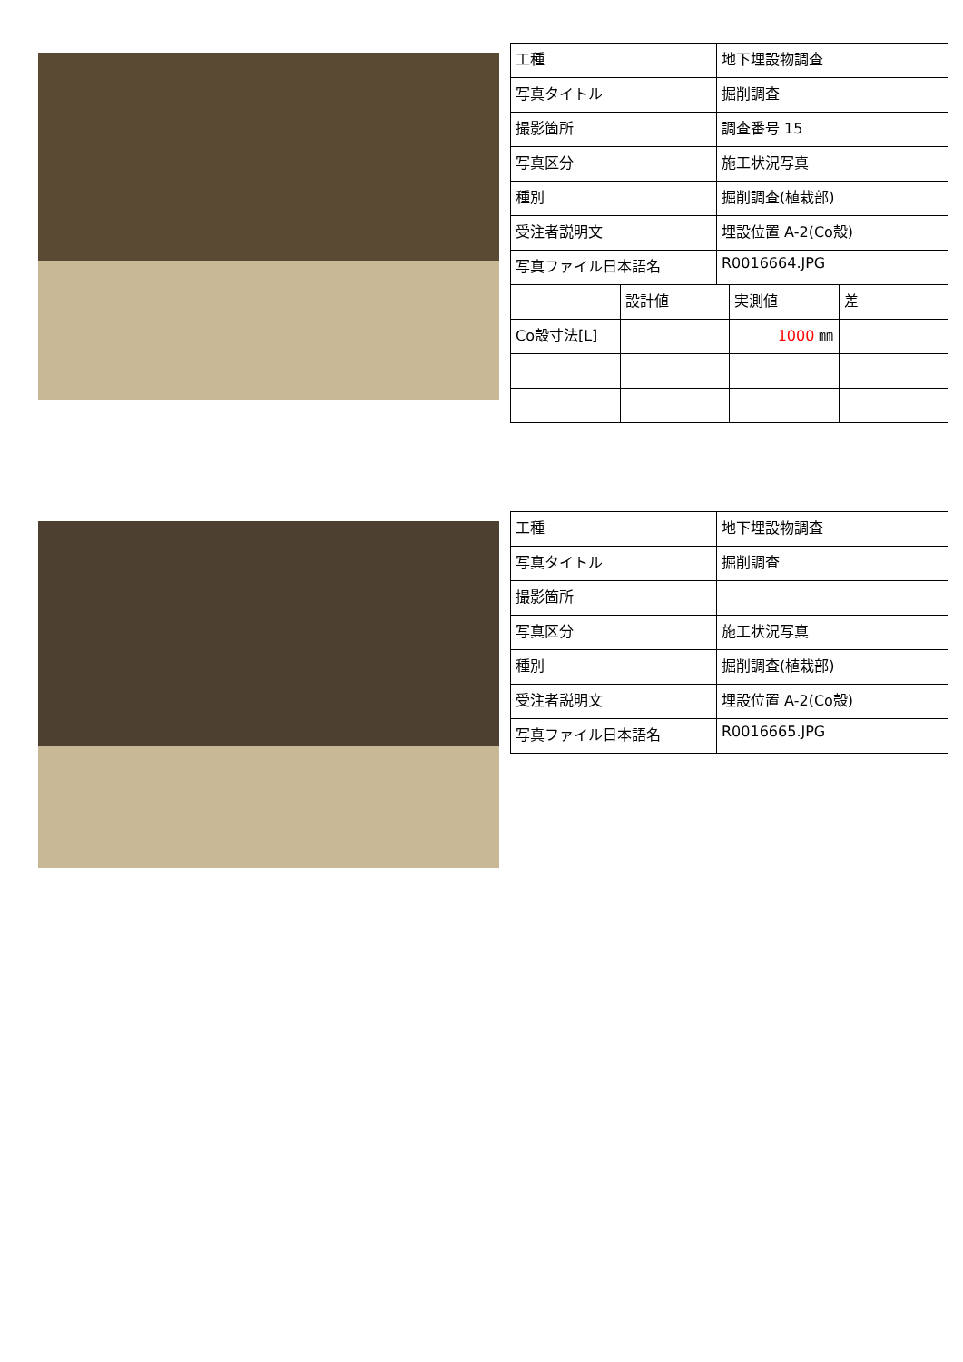| 工種 | 地下埋設物調査 |
| 写真タイトル | 掘削調査 |
| 撮影箇所 | 調査番号 15 |
| 写真区分 | 施工状況写真 |
| 種別 | 掘削調査(植栽部) |
| 受注者説明文 | 埋設位置 A-2(Co殻) |
| 写真ファイル日本語名 | R0016664.JPG |
| | 設計値 | 実測値 | 差 |
| Co殻寸法[L] | | 1000 ㎜ | |
| 工種 | 地下埋設物調査 |
| 写真タイトル | 掘削調査 |
| 撮影箇所 | |
| 写真区分 | 施工状況写真 |
| 種別 | 掘削調査(植栽部) |
| 受注者説明文 | 埋設位置 A-2(Co殻) |
| 写真ファイル日本語名 | R0016665.JPG |